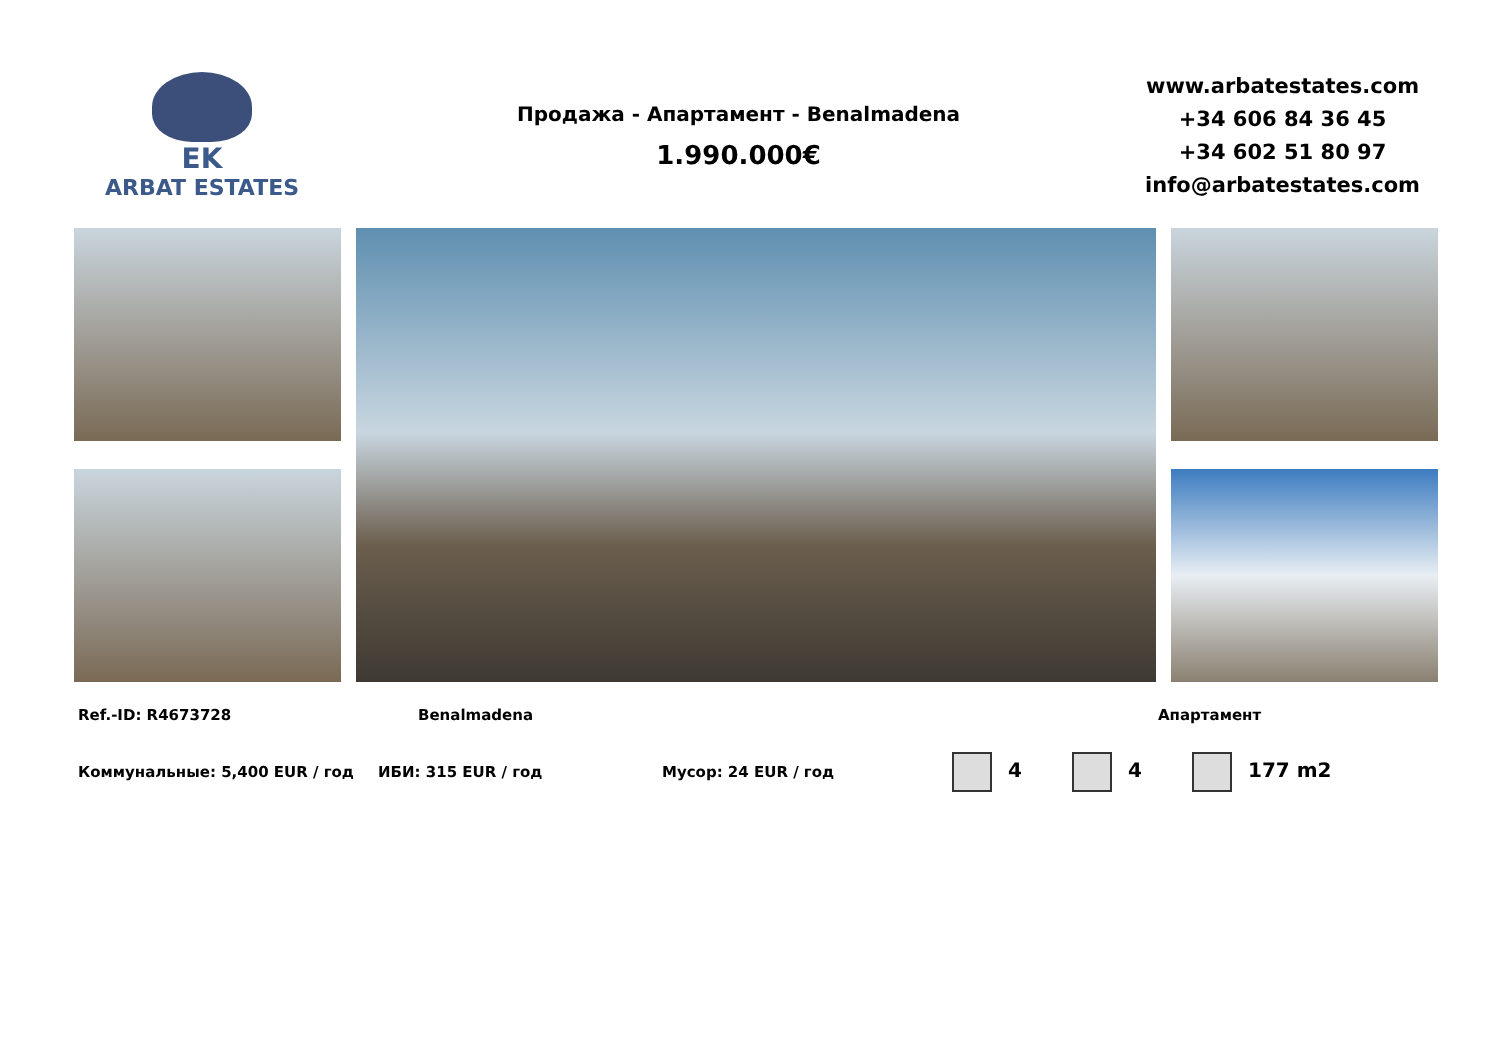EK
ARBAT ESTATES
Продажа - Апартамент - Benalmadena
1.990.000€
www.arbatestates.com
+34 606 84 36 45
+34 602 51 80 97
info@arbatestates.com
Ref.-ID: R4673728 Benalmadena Апартамент
Коммунальные: 5,400 EUR / год ИБИ: 315 EUR / год Мусор: 24 EUR / год 4 4 177 m2